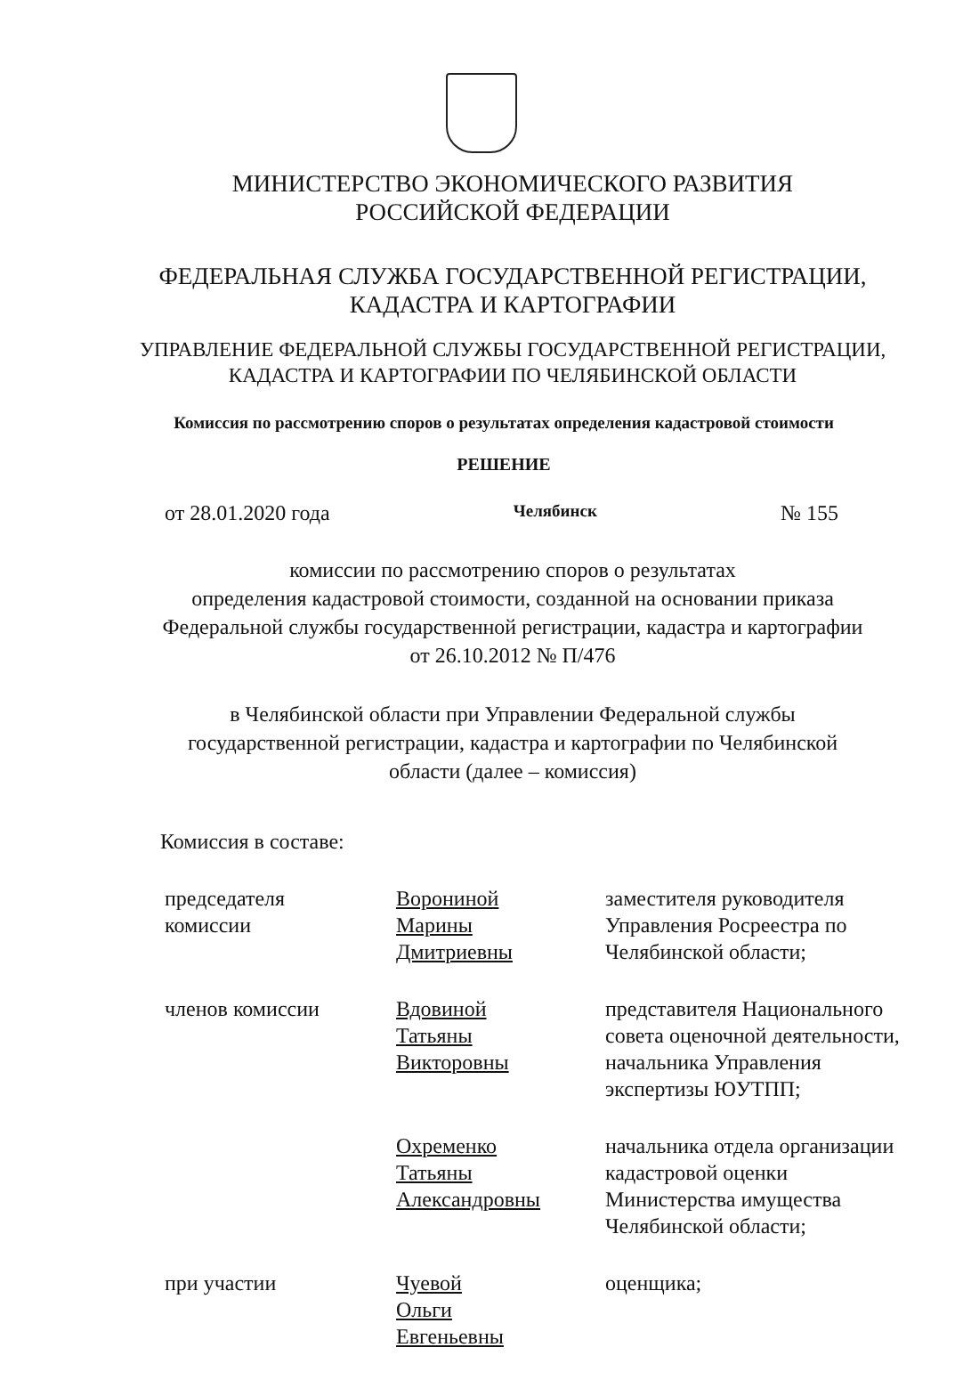МИНИСТЕРСТВО ЭКОНОМИЧЕСКОГО РАЗВИТИЯ
РОССИЙСКОЙ ФЕДЕРАЦИИ
ФЕДЕРАЛЬНАЯ СЛУЖБА ГОСУДАРСТВЕННОЙ РЕГИСТРАЦИИ,
КАДАСТРА И КАРТОГРАФИИ
УПРАВЛЕНИЕ ФЕДЕРАЛЬНОЙ СЛУЖБЫ ГОСУДАРСТВЕННОЙ РЕГИСТРАЦИИ,
КАДАСТРА И КАРТОГРАФИИ ПО ЧЕЛЯБИНСКОЙ ОБЛАСТИ
Комиссия по рассмотрению споров о результатах определения кадастровой стоимости
РЕШЕНИЕ
от 28.01.2020 года Челябинск № 155
комиссии по рассмотрению споров о результатах
определения кадастровой стоимости, созданной на основании приказа
Федеральной службы государственной регистрации, кадастра и картографии
от 26.10.2012 № П/476
в Челябинской области при Управлении Федеральной службы
государственной регистрации, кадастра и картографии по Челябинской
области (далее – комиссия)
Комиссия в составе:
| председателя комиссии | Ворониной Марины Дмитриевны | заместителя руководителя Управления Росреестра по Челябинской области; |
| членов комиссии | Вдовиной Татьяны Викторовны | представителя Национального совета оценочной деятельности, начальника Управления экспертизы ЮУТПП; |
| | Охременко Татьяны Александровны | начальника отдела организации кадастровой оценки Министерства имущества Челябинской области; |
| при участии | Чуевой Ольги Евгеньевны | оценщика; |